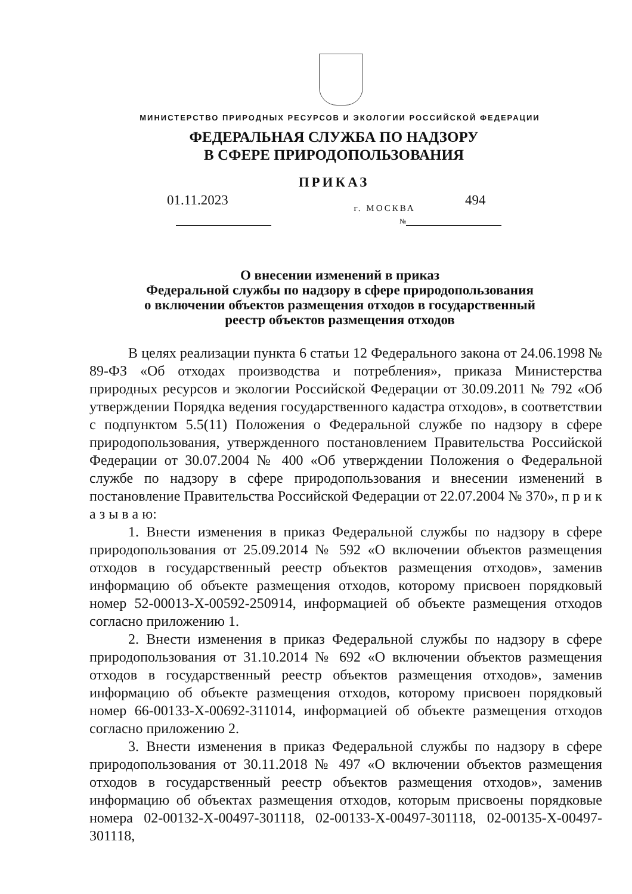МИНИСТЕРСТВО ПРИРОДНЫХ РЕСУРСОВ И ЭКОЛОГИИ РОССИЙСКОЙ ФЕДЕРАЦИИ
ФЕДЕРАЛЬНАЯ СЛУЖБА ПО НАДЗОРУ
В СФЕРЕ ПРИРОДОПОЛЬЗОВАНИЯ
ПРИКАЗ
01.11.2023
г. МОСКВА
494
№
О внесении изменений в приказ
Федеральной службы по надзору в сфере природопользования
о включении объектов размещения отходов в государственный
реестр объектов размещения отходов
В целях реализации пункта 6 статьи 12 Федерального закона от 24.06.1998 № 89-ФЗ «Об отходах производства и потребления», приказа Министерства природных ресурсов и экологии Российской Федерации от 30.09.2011 № 792 «Об утверждении Порядка ведения государственного кадастра отходов», в соответствии с подпунктом 5.5(11) Положения о Федеральной службе по надзору в сфере природопользования, утвержденного постановлением Правительства Российской Федерации от 30.07.2004 № 400 «Об утверждении Положения о Федеральной службе по надзору в сфере природопользования и внесении изменений в постановление Правительства Российской Федерации от 22.07.2004 № 370», п р и к а з ы в а ю:
1. Внести изменения в приказ Федеральной службы по надзору в сфере природопользования от 25.09.2014 № 592 «О включении объектов размещения отходов в государственный реестр объектов размещения отходов», заменив информацию об объекте размещения отходов, которому присвоен порядковый номер 52-00013-Х-00592-250914, информацией об объекте размещения отходов согласно приложению 1.
2. Внести изменения в приказ Федеральной службы по надзору в сфере природопользования от 31.10.2014 № 692 «О включении объектов размещения отходов в государственный реестр объектов размещения отходов», заменив информацию об объекте размещения отходов, которому присвоен порядковый номер 66-00133-Х-00692-311014, информацией об объекте размещения отходов согласно приложению 2.
3. Внести изменения в приказ Федеральной службы по надзору в сфере природопользования от 30.11.2018 № 497 «О включении объектов размещения отходов в государственный реестр объектов размещения отходов», заменив информацию об объектах размещения отходов, которым присвоены порядковые номера 02-00132-Х-00497-301118, 02-00133-Х-00497-301118, 02-00135-Х-00497-301118,